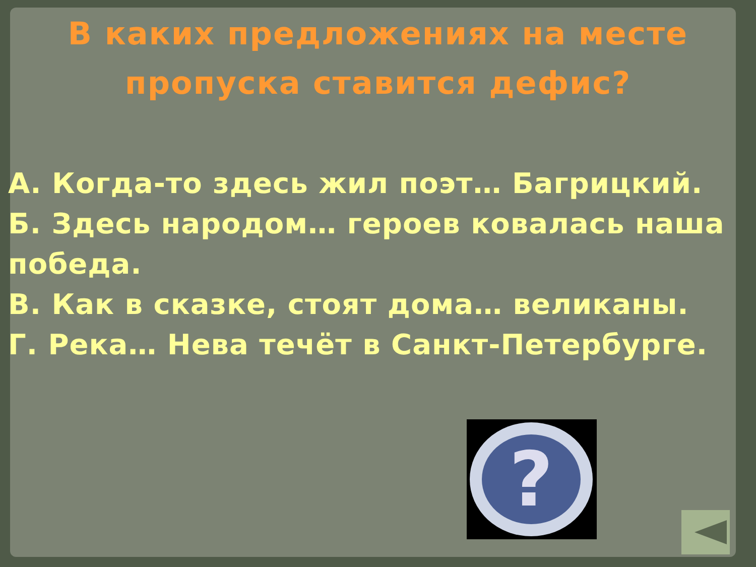В каких предложениях на месте
пропуска ставится дефис?
А. Когда-то здесь жил поэт… Багрицкий.
Б. Здесь народом… героев ковалась наша победа.
В. Как в сказке, стоят дома… великаны.
Г. Река… Нева течёт в Санкт-Петербурге.
?